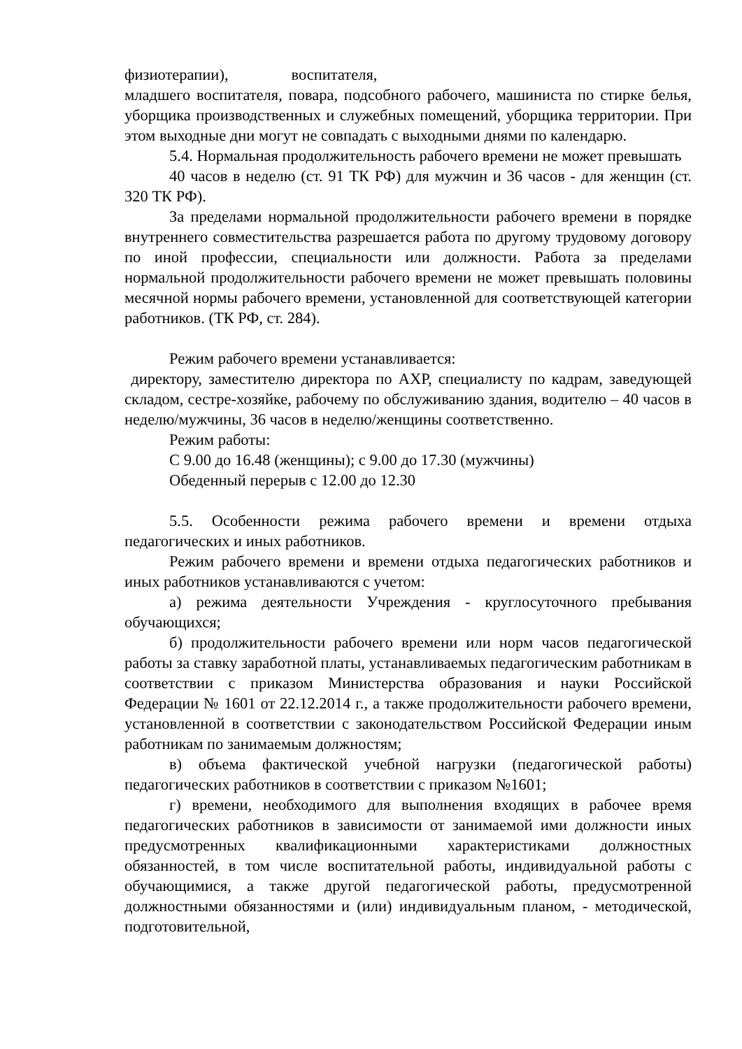физиотерапии), воспитателя,
младшего воспитателя, повара, подсобного рабочего, машиниста по стирке белья, уборщика производственных и служебных помещений, уборщика территории. При этом выходные дни могут не совпадать с выходными днями по календарю.
5.4. Нормальная продолжительность рабочего времени не может превышать
40 часов в неделю (ст. 91 ТК РФ) для мужчин и 36 часов - для женщин (ст. 320 ТК РФ).
За пределами нормальной продолжительности рабочего времени в порядке внутреннего совместительства разрешается работа по другому трудовому договору по иной профессии, специальности или должности. Работа за пределами нормальной продолжительности рабочего времени не может превышать половины месячной нормы рабочего времени, установленной для соответствующей категории работников. (ТК РФ, ст. 284).
Режим рабочего времени устанавливается:
директору, заместителю директора по АХР, специалисту по кадрам, заведующей складом, сестре-хозяйке, рабочему по обслуживанию здания, водителю – 40 часов в неделю/мужчины, 36 часов в неделю/женщины соответственно.
Режим работы:
С 9.00 до 16.48 (женщины); с 9.00 до 17.30 (мужчины)
Обеденный перерыв с 12.00 до 12.30
5.5. Особенности режима рабочего времени и времени отдыха педагогических и иных работников.
Режим рабочего времени и времени отдыха педагогических работников и иных работников устанавливаются с учетом:
а) режима деятельности Учреждения - круглосуточного пребывания обучающихся;
б) продолжительности рабочего времени или норм часов педагогической работы за ставку заработной платы, устанавливаемых педагогическим работникам в соответствии с приказом Министерства образования и науки Российской Федерации № 1601 от 22.12.2014 г., а также продолжительности рабочего времени, установленной в соответствии с законодательством Российской Федерации иным работникам по занимаемым должностям;
в) объема фактической учебной нагрузки (педагогической работы) педагогических работников в соответствии с приказом №1601;
г) времени, необходимого для выполнения входящих в рабочее время педагогических работников в зависимости от занимаемой ими должности иных предусмотренных квалификационными характеристиками должностных обязанностей, в том числе воспитательной работы, индивидуальной работы с обучающимися, а также другой педагогической работы, предусмотренной должностными обязанностями и (или) индивидуальным планом, - методической, подготовительной,